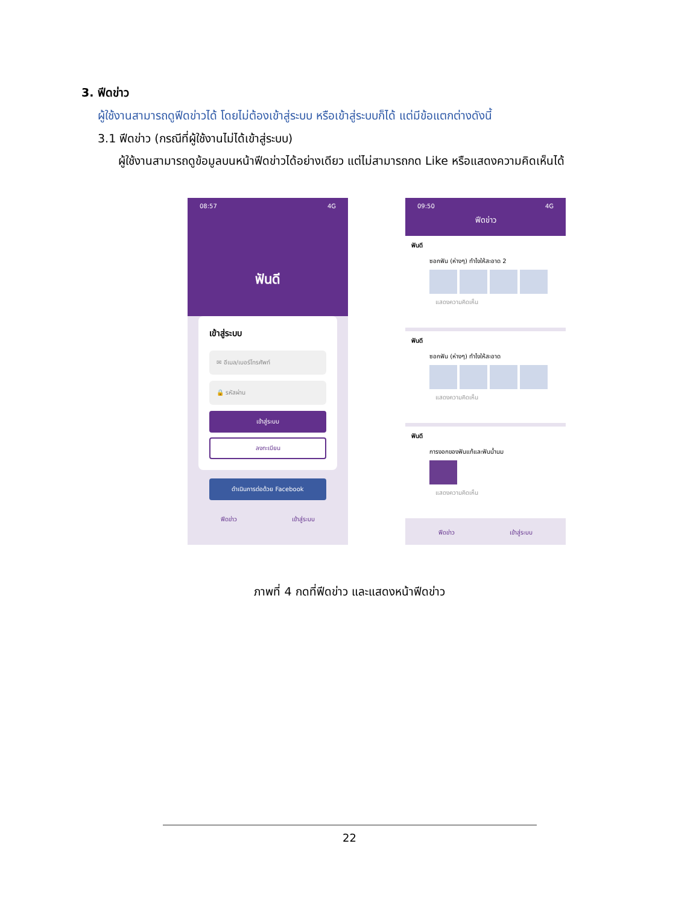3. ฟีดข่าว
ผู้ใช้งานสามารถดูฟีดข่าวได้ โดยไม่ต้องเข้าสู่ระบบ หรือเข้าสู่ระบบก็ได้ แต่มีข้อแตกต่างดังนี้
3.1 ฟีดข่าว (กรณีที่ผู้ใช้งานไม่ได้เข้าสู่ระบบ)
ผู้ใช้งานสามารถดูข้อมูลบนหน้าฟีดข่าวได้อย่างเดียว แต่ไม่สามารถกด Like หรือแสดงความคิดเห็นได้
08:57 4G
ฟันดี
เข้าสู่ระบบ
✉ อีเมล/เบอร์โทรศัพท์
🔒 รหัสผ่าน
เข้าสู่ระบบ
ลงทะเบียน
ดำเนินการต่อด้วย Facebook
ฟีดข่าว เข้าสู่ระบบ
09:50 4G
ฟีดข่าว
ฟันดี
ซอกฟัน (ห่างๆ) ทำไงให้สะอาด 2
แสดงความคิดเห็น
ฟันดี
ซอกฟัน (ห่างๆ) ทำไงให้สะอาด
แสดงความคิดเห็น
ฟันดี
การงอกของฟันแท้และฟันน้ำนม
แสดงความคิดเห็น
ฟีดข่าว เข้าสู่ระบบ
ภาพที่ 4 กดที่ฟีดข่าว และแสดงหน้าฟีดข่าว
22